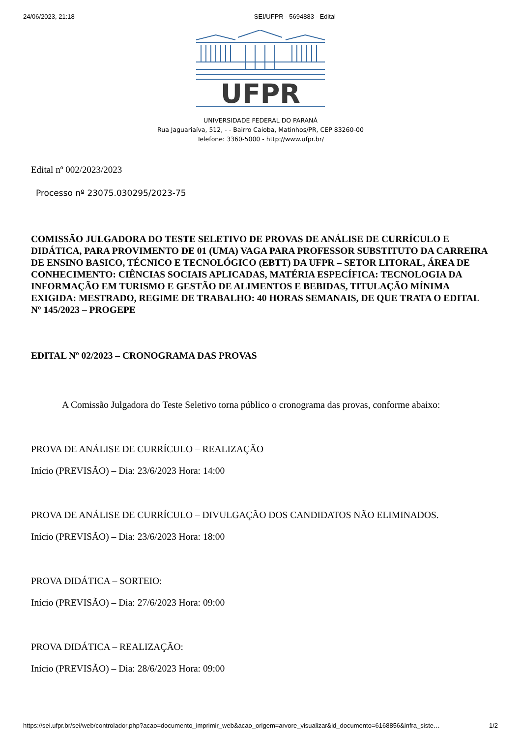24/06/2023, 21:18 SEI/UFPR - 5694883 - Edital
UFPR
UNIVERSIDADE FEDERAL DO PARANÁ
Rua Jaguariaíva, 512, - - Bairro Caioba, Matinhos/PR, CEP 83260-00
Telefone: 3360-5000 - http://www.ufpr.br/
Edital nº 002/2023/2023
Processo nº 23075.030295/2023-75
COMISSÃO JULGADORA DO TESTE SELETIVO DE PROVAS DE ANÁLISE DE CURRÍCULO E DIDÁTICA, PARA PROVIMENTO DE 01 (UMA) VAGA PARA PROFESSOR SUBSTITUTO DA CARREIRA DE ENSINO BASICO, TÉCNICO E TECNOLÓGICO (EBTT) DA UFPR – SETOR LITORAL, ÁREA DE CONHECIMENTO: CIÊNCIAS SOCIAIS APLICADAS, MATÉRIA ESPECÍFICA: TECNOLOGIA DA INFORMAÇÃO EM TURISMO E GESTÃO DE ALIMENTOS E BEBIDAS, TITULAÇÃO MÍNIMA EXIGIDA: MESTRADO, REGIME DE TRABALHO: 40 HORAS SEMANAIS, DE QUE TRATA O EDITAL Nº 145/2023 – PROGEPE
EDITAL Nº 02/2023 – CRONOGRAMA DAS PROVAS
A Comissão Julgadora do Teste Seletivo torna público o cronograma das provas, conforme abaixo:
PROVA DE ANÁLISE DE CURRÍCULO – REALIZAÇÃO
Início (PREVISÃO) – Dia: 23/6/2023 Hora: 14:00
PROVA DE ANÁLISE DE CURRÍCULO – DIVULGAÇÃO DOS CANDIDATOS NÃO ELIMINADOS.
Início (PREVISÃO) – Dia: 23/6/2023 Hora: 18:00
PROVA DIDÁTICA – SORTEIO:
Início (PREVISÃO) – Dia: 27/6/2023 Hora: 09:00
PROVA DIDÁTICA – REALIZAÇÃO:
Início (PREVISÃO) – Dia: 28/6/2023 Hora: 09:00
https://sei.ufpr.br/sei/web/controlador.php?acao=documento_imprimir_web&acao_origem=arvore_visualizar&id_documento=6168856&infra_siste… 1/2